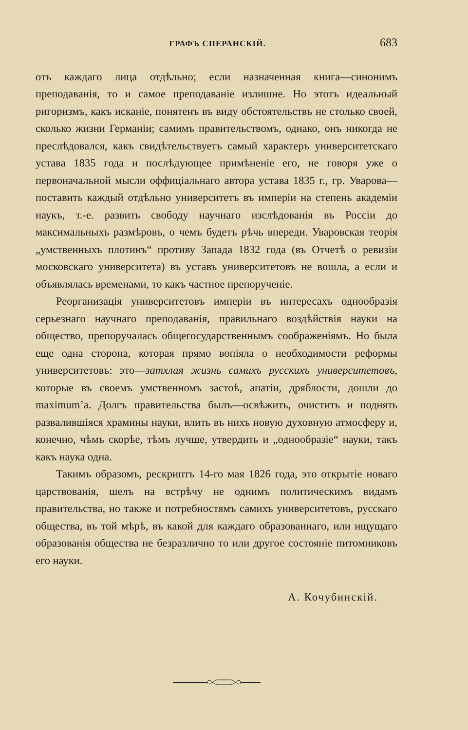ГРАФЪ СПЕРАНСКІЙ. 683
отъ каждаго лица отдѣльно; если назначенная книга—синонимъ преподаванія, то и самое преподаваніе излишне. Но этотъ идеальный ригоризмъ, какъ исканіе, понятенъ въ виду обстоятельствъ не столько своей, сколько жизни Германіи; самимъ правительствомъ, однако, онъ никогда не преслѣдовался, какъ свидѣтельствуетъ самый характеръ университетскаго устава 1835 года и послѣдующее примѣненіе его, не говоря уже о первоначальной мысли оффиціальнаго автора устава 1835 г., гр. Уварова—поставить каждый отдѣльно университетъ въ имперіи на степень академіи наукъ, т.-е. развить свободу научнаго изслѣдованія въ Россіи до максимальныхъ размѣровъ, о чемъ будетъ рѣчь впереди. Уваровская теорія „умственныхъ плотинъ“ противу Запада 1832 года (въ Отчетѣ о ревизіи московскаго университета) въ уставъ университетовъ не вошла, а если и объявлялась временами, то какъ частное препорученіе.
Реорганизація университетовъ имперіи въ интересахъ однообразія серьезнаго научнаго преподаванія, правильнаго воздѣйствія науки на общество, препоручалась общегосударственнымъ соображеніямъ. Но была еще одна сторона, которая прямо вопіяла о необходимости реформы университетовъ: это—затхлая жизнь самихъ русскихъ университетовъ, которые въ своемъ умственномъ застоѣ, апатіи, дряблости, дошли до maximum’а. Долгъ правительства былъ—освѣжить, очистить и поднять развалившіяся храмины науки, влить въ нихъ новую духовную атмосферу и, конечно, чѣмъ скорѣе, тѣмъ лучше, утвердить и „однообразіе“ науки, такъ какъ наука одна.
Такимъ образомъ, рескриптъ 14-го мая 1826 года, это открытіе новаго царствованія, шелъ на встрѣчу не однимъ политическимъ видамъ правительства, но также и потребностямъ самихъ университетовъ, русскаго общества, въ той мѣрѣ, въ какой для каждаго образованнаго, или ищущаго образованія общества не безразлично то или другое состояніе питомниковъ его науки.
А. Кочубинскій.